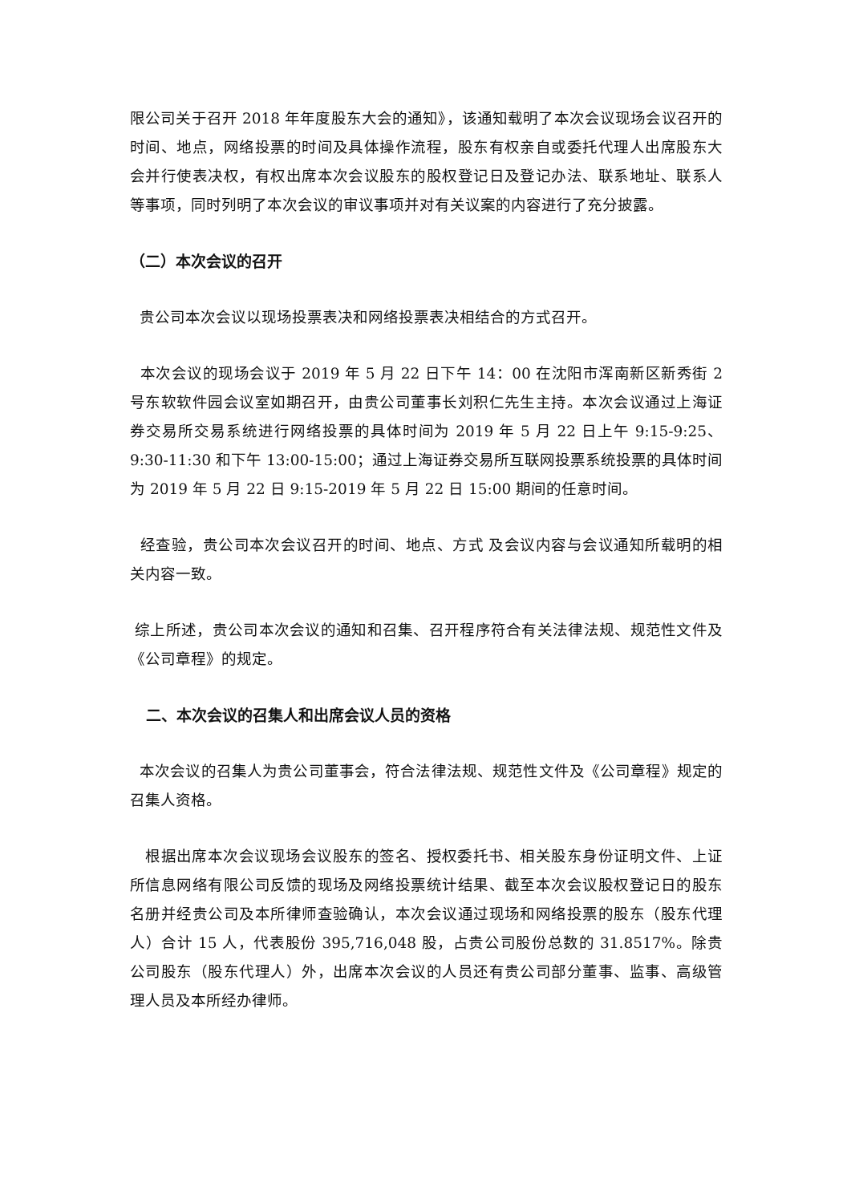限公司关于召开 2018 年年度股东大会的通知》，该通知载明了本次会议现场会议召开的时间、地点，网络投票的时间及具体操作流程，股东有权亲自或委托代理人出席股东大会并行使表决权，有权出席本次会议股东的股权登记日及登记办法、联系地址、联系人等事项，同时列明了本次会议的审议事项并对有关议案的内容进行了充分披露。
（二）本次会议的召开
贵公司本次会议以现场投票表决和网络投票表决相结合的方式召开。
本次会议的现场会议于 2019 年 5 月 22 日下午 14：00 在沈阳市浑南新区新秀街 2 号东软软件园会议室如期召开，由贵公司董事长刘积仁先生主持。本次会议通过上海证券交易所交易系统进行网络投票的具体时间为 2019 年 5 月 22 日上午 9:15-9:25、9:30-11:30 和下午 13:00-15:00；通过上海证券交易所互联网投票系统投票的具体时间为 2019 年 5 月 22 日 9:15-2019 年 5 月 22 日 15:00 期间的任意时间。
经查验，贵公司本次会议召开的时间、地点、方式 及会议内容与会议通知所载明的相关内容一致。
综上所述，贵公司本次会议的通知和召集、召开程序符合有关法律法规、规范性文件及《公司章程》的规定。
二、本次会议的召集人和出席会议人员的资格
本次会议的召集人为贵公司董事会，符合法律法规、规范性文件及《公司章程》规定的召集人资格。
根据出席本次会议现场会议股东的签名、授权委托书、相关股东身份证明文件、上证所信息网络有限公司反馈的现场及网络投票统计结果、截至本次会议股权登记日的股东名册并经贵公司及本所律师查验确认，本次会议通过现场和网络投票的股东（股东代理人）合计 15 人，代表股份 395,716,048 股，占贵公司股份总数的 31.8517%。除贵公司股东（股东代理人）外，出席本次会议的人员还有贵公司部分董事、监事、高级管理人员及本所经办律师。